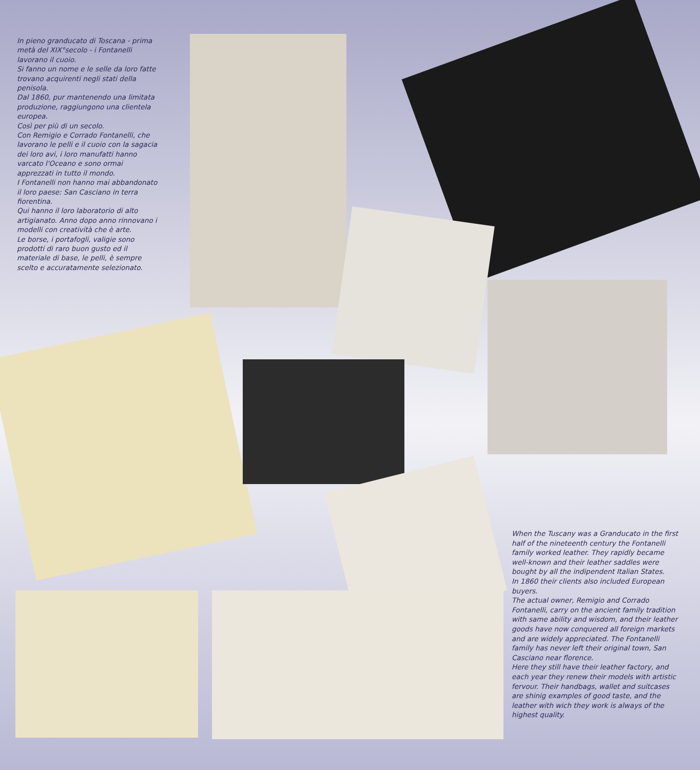In pieno granducato di Toscana - prima metà del XIX°secolo - i Fontanelli lavorano il cuoio.
Si fanno un nome e le selle da loro fatte trovano acquirenti negli stati della penisola.
Dal 1860, pur mantenendo una limitata produzione, raggiungono una clientela europea.
Così per più di un secolo.
Con Remigio e Corrado Fontanelli, che lavorano le pelli e il cuoio con la sagacia dei loro avi, i loro manufatti hanno varcato l'Oceano e sono ormai apprezzati in tutto il mondo.
I Fontanelli non hanno mai abbandonato il loro paese: San Casciano in terra fiorentina.
Qui hanno il loro laboratorio di alto artigianato. Anno dopo anno rinnovano i modelli con creatività che è arte.
Le borse, i portafogli, valigie sono prodotti di raro buon gusto ed il materiale di base, le pelli, è sempre scelto e accuratamente selezionato.
When the Tuscany was a Granducato in the first half of the nineteenth century the Fontanelli family worked leather. They rapidly became well-known and their leather saddles were bought by all the indipendent Italian States.
In 1860 their clients also included European buyers.
The actual owner, Remigio and Corrado Fontanelli, carry on the ancient family tradition with same ability and wisdom, and their leather goods have now conquered all foreign markets and are widely appreciated. The Fontanelli family has never left their original town, San Casciano near florence.
Here they still have their leather factory, and each year they renew their models with artistic fervour. Their handbags, wallet and suitcases are shinig examples of good taste, and the leather with wich they work is always of the highest quality.